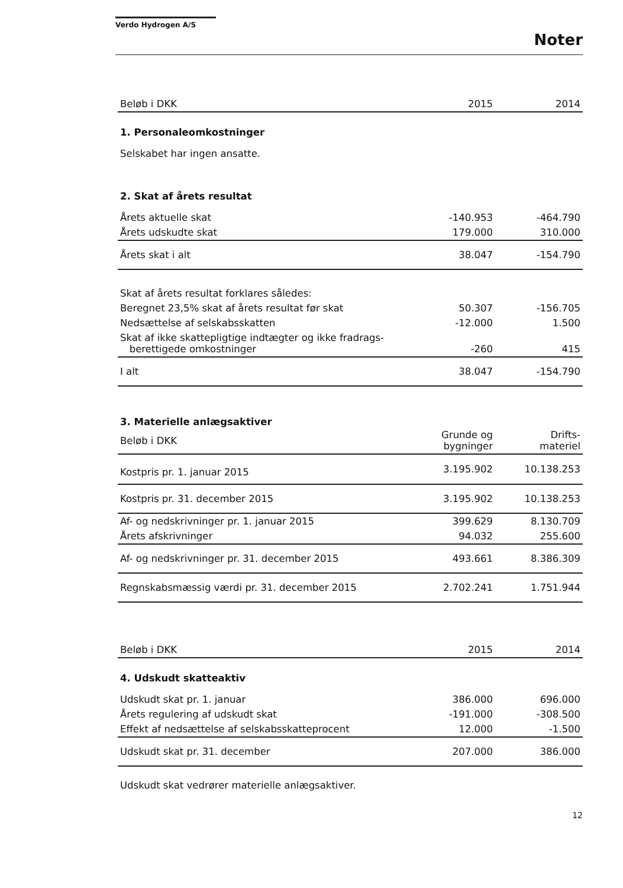Verdo Hydrogen A/S
Noter
| Beløb i DKK | 2015 | 2014 |
| --- | --- | --- |
| 1. Personaleomkostninger | | |
| Selskabet har ingen ansatte. | | |
| 2. Skat af årets resultat | | |
| Årets aktuelle skat | -140.953 | -464.790 |
| Årets udskudte skat | 179.000 | 310.000 |
| Årets skat i alt | 38.047 | -154.790 |
| Skat af årets resultat forklares således: | | |
| Beregnet 23,5% skat af årets resultat før skat | 50.307 | -156.705 |
| Nedsættelse af selskabsskatten | -12.000 | 1.500 |
| Skat af ikke skattepligtige indtægter og ikke fradrags- berettigede omkostninger | -260 | 415 |
| I alt | 38.047 | -154.790 |
| 3. Materielle anlægsaktiver | | |
| Beløb i DKK | Grunde og bygninger | Drifts- materiel |
| Kostpris pr. 1. januar 2015 | 3.195.902 | 10.138.253 |
| Kostpris pr. 31. december 2015 | 3.195.902 | 10.138.253 |
| Af- og nedskrivninger pr. 1. januar 2015 | 399.629 | 8.130.709 |
| Årets afskrivninger | 94.032 | 255.600 |
| Af- og nedskrivninger pr. 31. december 2015 | 493.661 | 8.386.309 |
| Regnskabsmæssig værdi pr. 31. december 2015 | 2.702.241 | 1.751.944 |
| Beløb i DKK | 2015 | 2014 |
| 4. Udskudt skatteaktiv | | |
| Udskudt skat pr. 1. januar | 386.000 | 696.000 |
| Årets regulering af udskudt skat | -191.000 | -308.500 |
| Effekt af nedsættelse af selskabsskatteprocent | 12.000 | -1.500 |
| Udskudt skat pr. 31. december | 207.000 | 386.000 |
| Udskudt skat vedrører materielle anlægsaktiver. | | |
12